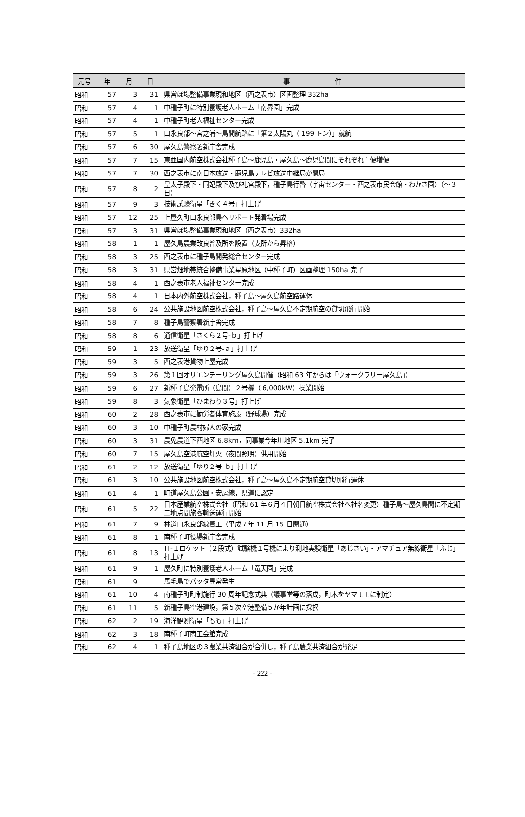| 元号 | 年 | 月 | 日 | 事 件 |
| --- | --- | --- | --- | --- |
| 昭和 | 57 | 3 | 31 | 県営ほ場整備事業現和地区（西之表市）区画整理 332ha |
| 昭和 | 57 | 4 | 1 | 中種子町に特別養護老人ホーム「南界園」完成 |
| 昭和 | 57 | 4 | 1 | 中種子町老人福祉センター完成 |
| 昭和 | 57 | 5 | 1 | 口永良部～宮之浦～島間航路に「第２太陽丸（ 199 トン）」就航 |
| 昭和 | 57 | 6 | 30 | 屋久島警察署新庁舎完成 |
| 昭和 | 57 | 7 | 15 | 東亜国内航空株式会社種子島～鹿児島・屋久島～鹿児島間にそれぞれ１便増便 |
| 昭和 | 57 | 7 | 30 | 西之表市に南日本放送・鹿児島テレビ放送中継局が開局 |
| 昭和 | 57 | 8 | 2 | 皇太子殿下・同妃殿下及び礼宮殿下，種子島行啓（宇宙センター・西之表市民会館・わかさ園）（～３日） |
| 昭和 | 57 | 9 | 3 | 技術試験衛星「きく４号」打上げ |
| 昭和 | 57 | 12 | 25 | 上屋久町口永良部島ヘリポート発着場完成 |
| 昭和 | 57 | 3 | 31 | 県営ほ場整備事業現和地区（西之表市）332ha |
| 昭和 | 58 | 1 | 1 | 屋久島農業改良普及所を設置（支所から昇格） |
| 昭和 | 58 | 3 | 25 | 西之表市に種子島開発総合センター完成 |
| 昭和 | 58 | 3 | 31 | 県営畑地帯統合整備事業星原地区（中種子町）区画整理 150ha 完了 |
| 昭和 | 58 | 4 | 1 | 西之表市老人福祉センター完成 |
| 昭和 | 58 | 4 | 1 | 日本内外航空株式会社，種子島～屋久島航空路運休 |
| 昭和 | 58 | 6 | 24 | 公共施設地図航空株式会社，種子島～屋久島不定期航空の貸切飛行開始 |
| 昭和 | 58 | 7 | 8 | 種子島警察署新庁舎完成 |
| 昭和 | 58 | 8 | 6 | 通信衛星「さくら２号-ｂ」打上げ |
| 昭和 | 59 | 1 | 23 | 放送衛星「ゆり２号-ａ」打上げ |
| 昭和 | 59 | 3 | 5 | 西之表港貨物上屋完成 |
| 昭和 | 59 | 3 | 26 | 第１回オリエンテーリング屋久島開催（昭和 63 年からは「ウォークラリー屋久島」） |
| 昭和 | 59 | 6 | 27 | 新種子島発電所（島間）２号機（ 6,000kW）操業開始 |
| 昭和 | 59 | 8 | 3 | 気象衛星「ひまわり３号」打上げ |
| 昭和 | 60 | 2 | 28 | 西之表市に勤労者体育施設（野球場）完成 |
| 昭和 | 60 | 3 | 10 | 中種子町農村婦人の家完成 |
| 昭和 | 60 | 3 | 31 | 農免農道下西地区 6.8km，同事業今年川地区 5.1km 完了 |
| 昭和 | 60 | 7 | 15 | 屋久島空港航空灯火（夜間照明）供用開始 |
| 昭和 | 61 | 2 | 12 | 放送衛星「ゆり２号-ｂ」打上げ |
| 昭和 | 61 | 3 | 10 | 公共施設地図航空株式会社，種子島～屋久島不定期航空貸切飛行運休 |
| 昭和 | 61 | 4 | 1 | 町道屋久島公園・安房線，県道に認定 |
| 昭和 | 61 | 5 | 22 | 日本産業航空株式会社（昭和 61 年６月４日朝日航空株式会社へ社名変更）種子島～屋久島間に不定期二地点間旅客輸送運行開始 |
| 昭和 | 61 | 7 | 9 | 林道口永良部線着工（平成７年 11 月 15 日開通） |
| 昭和 | 61 | 8 | 1 | 南種子町役場新庁舎完成 |
| 昭和 | 61 | 8 | 13 | Ｈ-Ｉロケット（２段式）試験機１号機により測地実験衛星「あじさい」・アマチュア無線衛星「ふじ」打上げ |
| 昭和 | 61 | 9 | 1 | 屋久町に特別養護老人ホーム「竜天園」完成 |
| 昭和 | 61 | 9 | | 馬毛島でバッタ異常発生 |
| 昭和 | 61 | 10 | 4 | 南種子町町制施行 30 周年記念式典（議事堂等の落成，町木をヤマモモに制定） |
| 昭和 | 61 | 11 | 5 | 新種子島空港建設，第５次空港整備５か年計画に採択 |
| 昭和 | 62 | 2 | 19 | 海洋観測衛星「もも」打上げ |
| 昭和 | 62 | 3 | 18 | 南種子町商工会館完成 |
| 昭和 | 62 | 4 | 1 | 種子島地区の３農業共済組合が合併し，種子島農業共済組合が発足 |
- 222 -